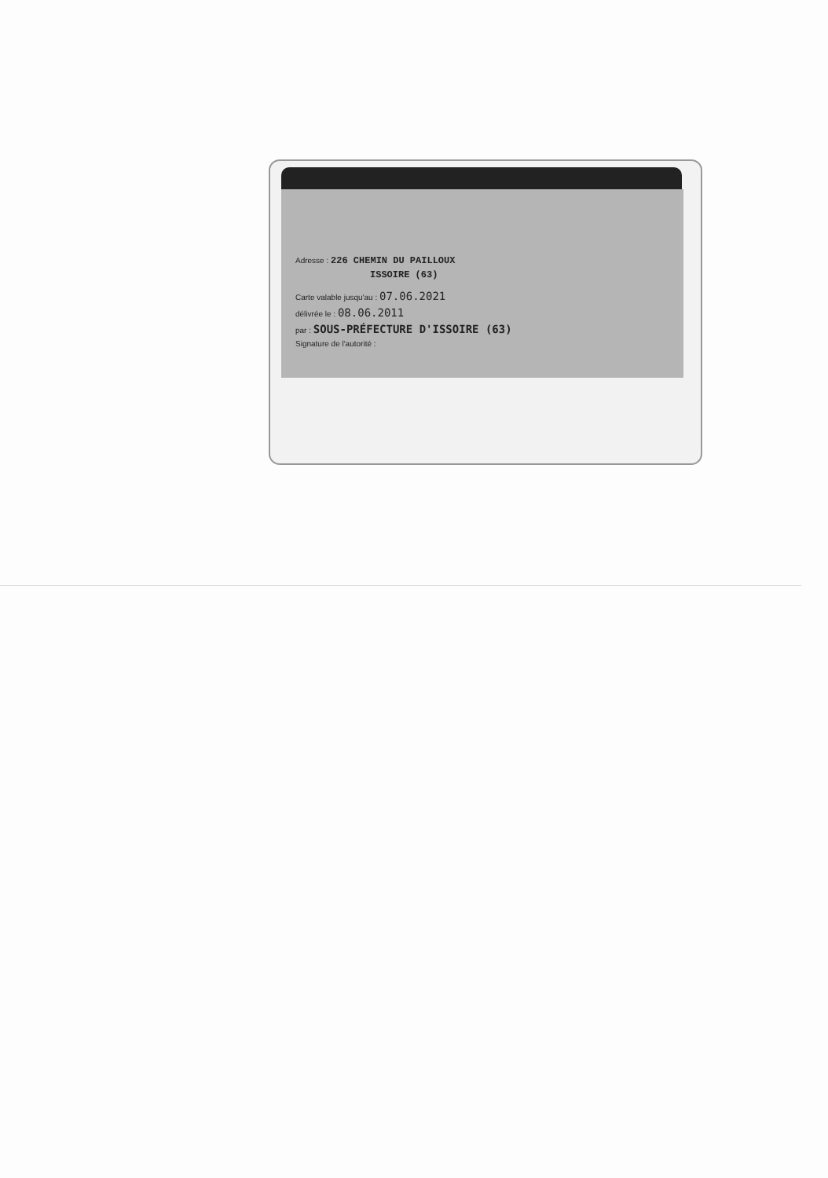Adresse : 226 CHEMIN DU PAILLOUX
ISSOIRE (63)
Carte valable jusqu'au : 07.06.2021
délivrée le : 08.06.2011
par : SOUS-PRÉFECTURE D'ISSOIRE (63)
Signature de l'autorité :